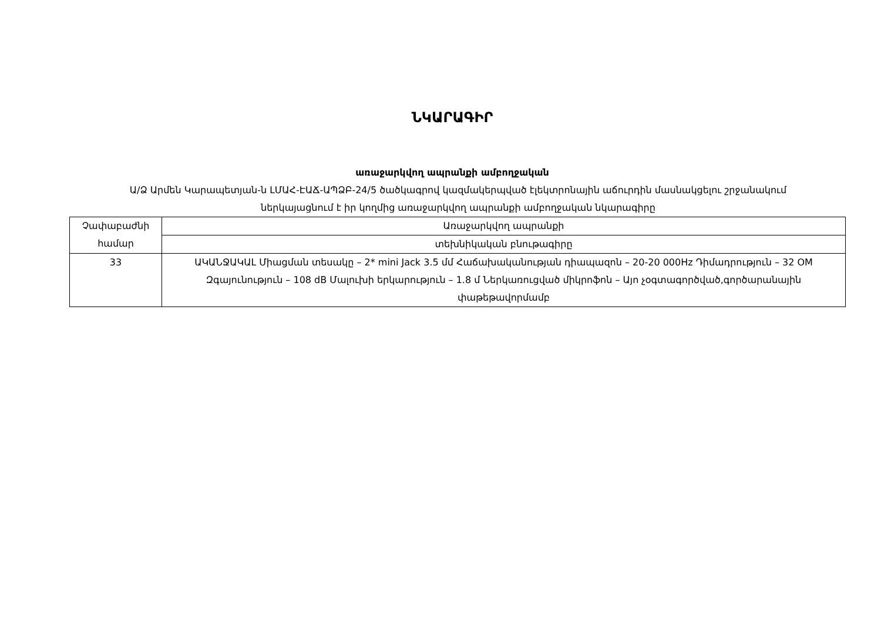ՆԿԱՐԱԳԻՐ
առաջարկվող ապրանքի ամբողջական
Ա/Ձ Արմեն Կարապետյան-ն ԼՄԱՀ-ԷԱՃ-ԱՊՁԲ-24/5 ծածկագրով կազմակերպված էլեկտրոնային աճուրդին մասնակցելու շրջանակում ներկայացնում է իր կողմից առաջարկվող ապրանքի ամբողջական նկարագիրը
| Չափաբաժնի համար | Առաջարկվող ապրանքի |
| | տեխնիկական բնութագիրը |
| 33 | ԱԿԱՆՋԱԿԱԼ Միացման տեսակը – 2* mini Jack 3.5 մմ Հաճախականության դիապազոն – 20-20 000Hz Դիմադրություն – 32 OM Զգայունություն – 108 dB Մալուխի երկարություն – 1.8 մ Ներկառուցված միկրոֆոն – Այո չօգտագործված,գործարանային փաթեթավորմամբ |